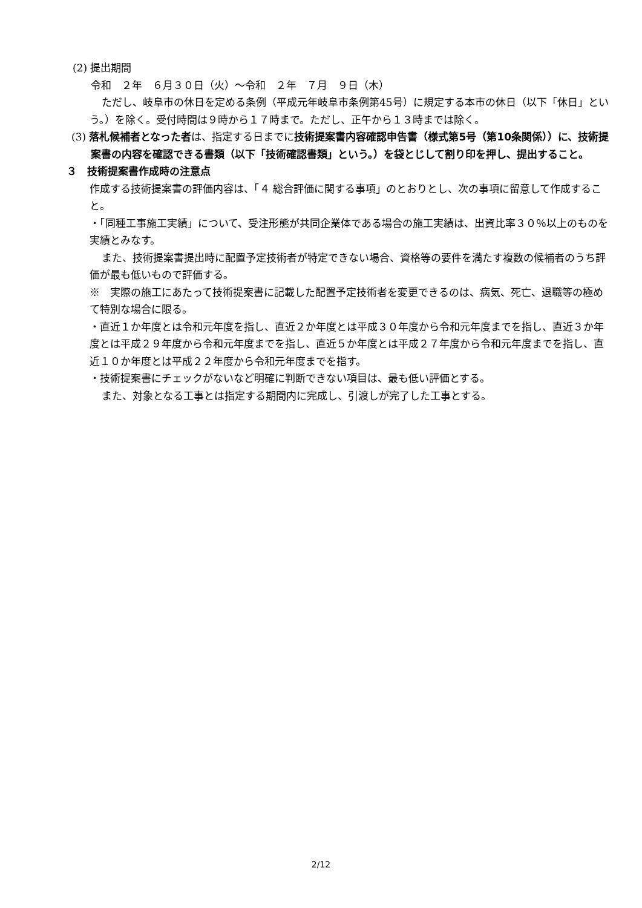(2) 提出期間
令和　２年　６月３０日（火）～令和　２年　７月　９日（木）
ただし、岐阜市の休日を定める条例（平成元年岐阜市条例第45号）に規定する本市の休日（以下「休日」という。）を除く。受付時間は９時から１７時まで。ただし、正午から１３時までは除く。
(3) 落札候補者となった者は、指定する日までに技術提案書内容確認申告書（様式第5号（第10条関係））に、技術提案書の内容を確認できる書類（以下「技術確認書類」という。）を袋とじして割り印を押し、提出すること。
３　技術提案書作成時の注意点
作成する技術提案書の評価内容は、「４ 総合評価に関する事項」のとおりとし、次の事項に留意して作成すること。
・「同種工事施工実績」について、受注形態が共同企業体である場合の施工実績は、出資比率３０％以上のものを実績とみなす。
また、技術提案書提出時に配置予定技術者が特定できない場合、資格等の要件を満たす複数の候補者のうち評価が最も低いもので評価する。
※　実際の施工にあたって技術提案書に記載した配置予定技術者を変更できるのは、病気、死亡、退職等の極めて特別な場合に限る。
・直近１か年度とは令和元年度を指し、直近２か年度とは平成３０年度から令和元年度までを指し、直近３か年度とは平成２９年度から令和元年度までを指し、直近５か年度とは平成２７年度から令和元年度までを指し、直近１０か年度とは平成２２年度から令和元年度までを指す。
・技術提案書にチェックがないなど明確に判断できない項目は、最も低い評価とする。
また、対象となる工事とは指定する期間内に完成し、引渡しが完了した工事とする。
2/12